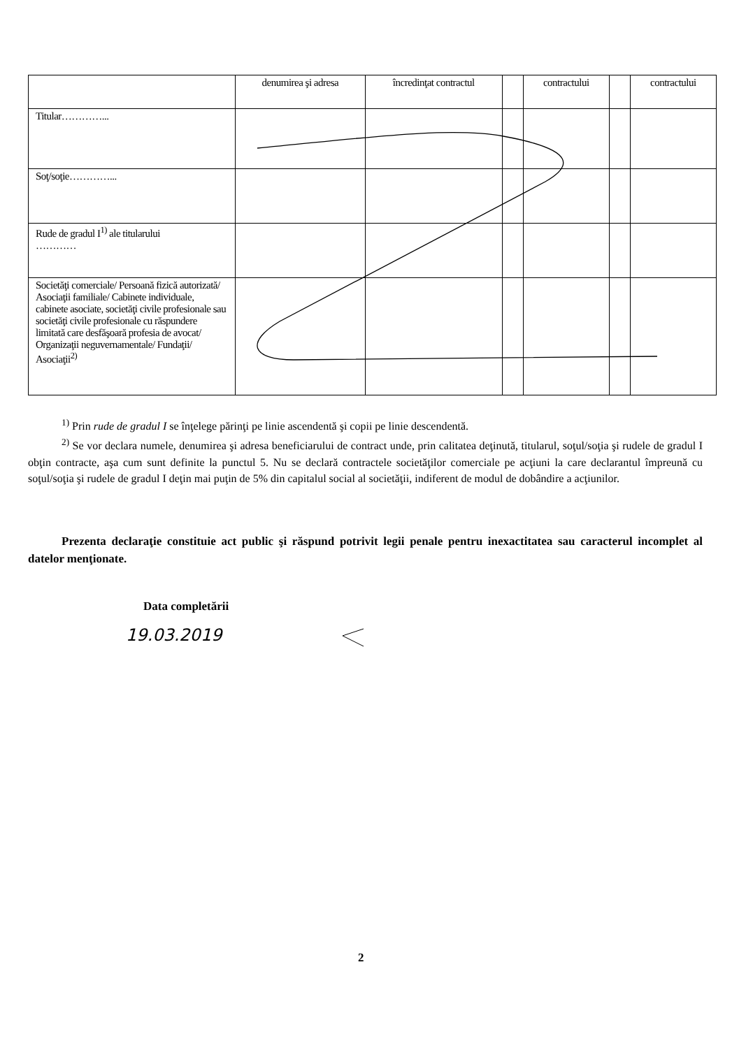| | denumirea şi adresa | încredinţat contractul | | contractului | | contractului |
| Titular…………... | | | | | | |
| Soţ/soţie…………... | | | | | | |
| Rude de gradul I<sup>1)</sup> ale titularului ………… | | | | | | |
| Societăţi comerciale/ Persoană fizică autorizată/ Asociaţii familiale/ Cabinete individuale, cabinete asociate, societăţi civile profesionale sau societăţi civile profesionale cu răspundere limitată care desfăşoară profesia de avocat/ Organizaţii neguvernamentale/ Fundaţii/ Asociaţii<sup>2)</sup> | | | | | | |
<sup>1)</sup> Prin rude de gradul I se înţelege părinţi pe linie ascendentă şi copii pe linie descendentă.
<sup>2)</sup> Se vor declara numele, denumirea şi adresa beneficiarului de contract unde, prin calitatea deţinută, titularul, soţul/soţia şi rudele de gradul I obţin contracte, aşa cum sunt definite la punctul 5. Nu se declară contractele societăţilor comerciale pe acţiuni la care declarantul împreună cu soţul/soţia şi rudele de gradul I deţin mai puţin de 5% din capitalul social al societăţii, indiferent de modul de dobândire a acţiunilor.
Prezenta declaraţie constituie act public şi răspund potrivit legii penale pentru inexactitatea sau caracterul incomplet al datelor menţionate.
Data completării
19.03.2019
2